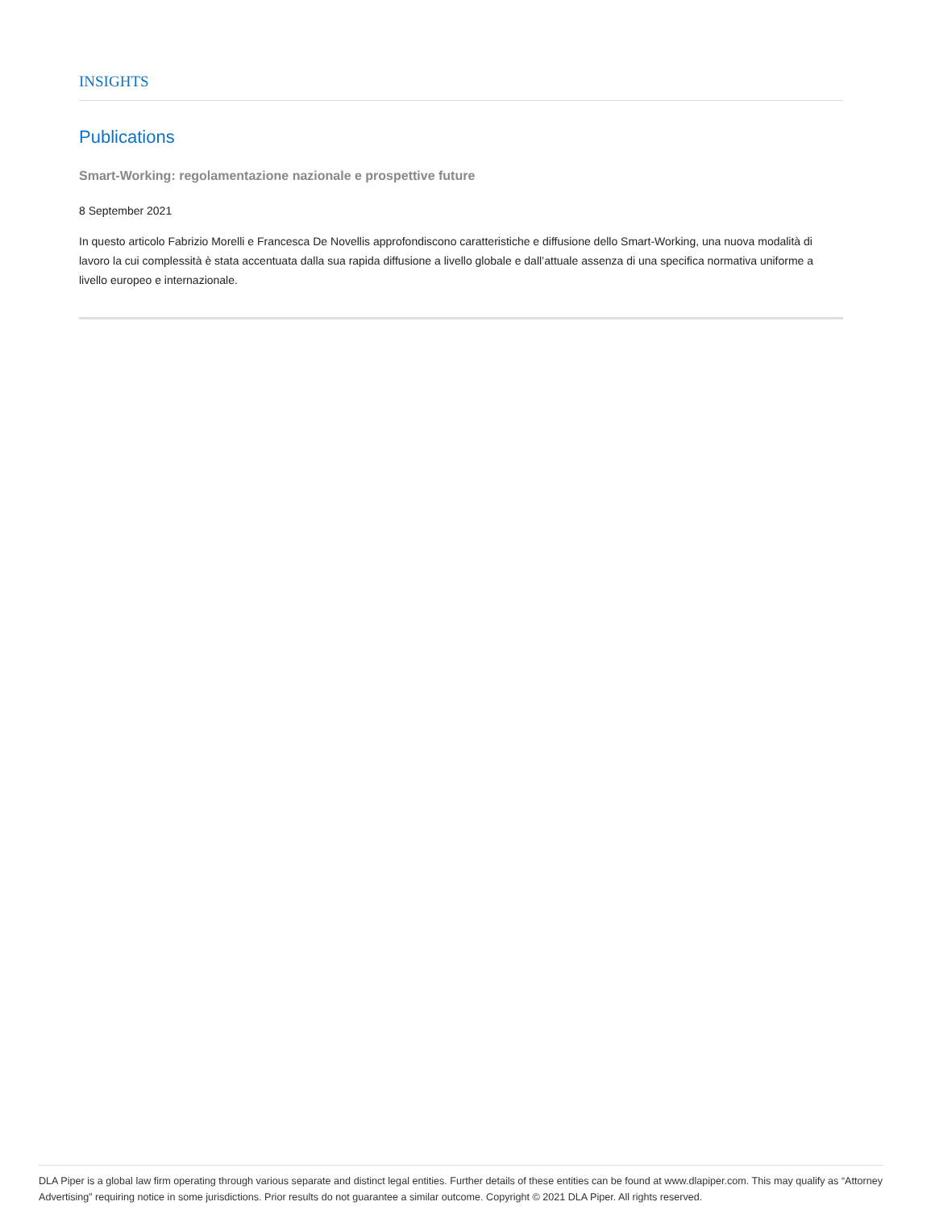INSIGHTS
Publications
Smart-Working: regolamentazione nazionale e prospettive future
8 September 2021
In questo articolo Fabrizio Morelli e Francesca De Novellis approfondiscono caratteristiche e diffusione dello Smart-Working, una nuova modalità di lavoro la cui complessità è stata accentuata dalla sua rapida diffusione a livello globale e dall’attuale assenza di una specifica normativa uniforme a livello europeo e internazionale.
DLA Piper is a global law firm operating through various separate and distinct legal entities. Further details of these entities can be found at www.dlapiper.com. This may qualify as “Attorney Advertising” requiring notice in some jurisdictions. Prior results do not guarantee a similar outcome. Copyright © 2021 DLA Piper. All rights reserved.